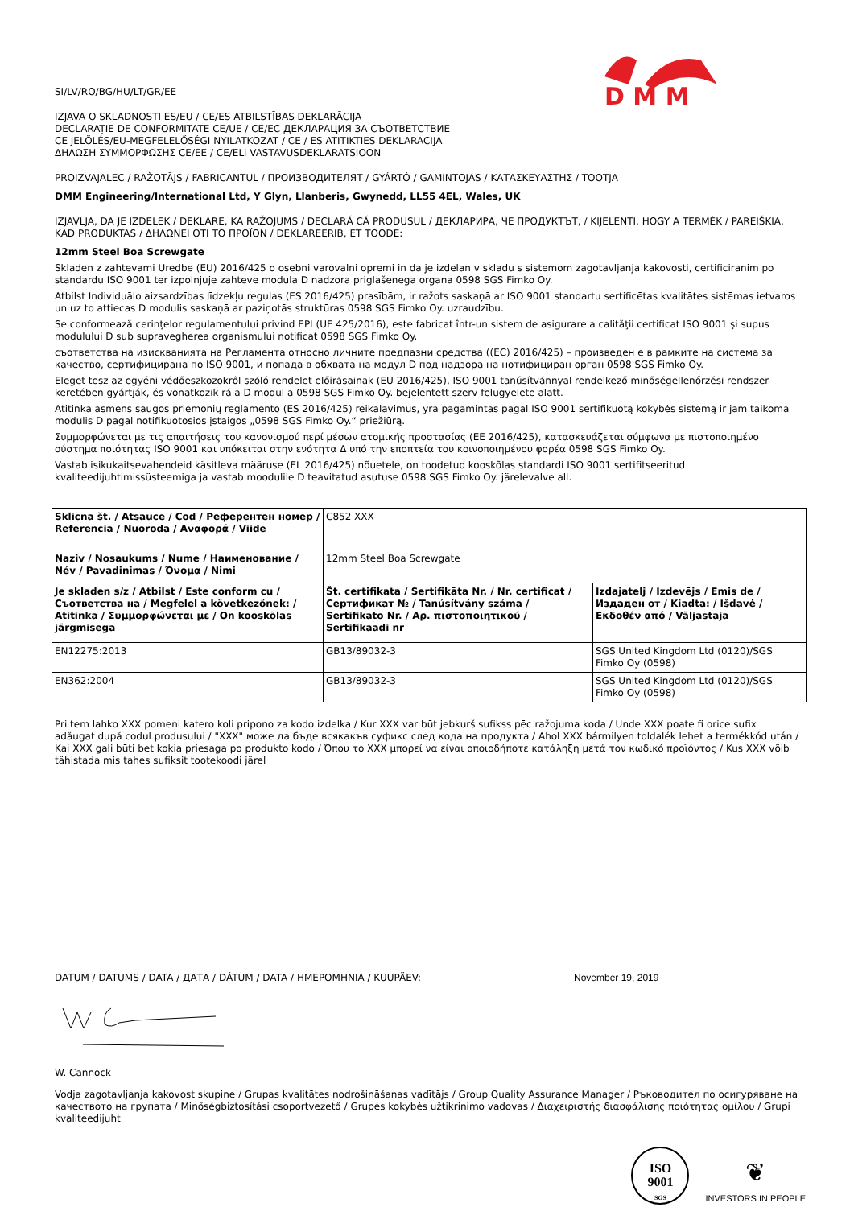D M M
SI/LV/RO/BG/HU/LT/GR/EE
IZJAVA O SKLADNOSTI ES/EU / CE/ES ATBILSTĪBAS DEKLARĀCIJA
DECLARAȚIE DE CONFORMITATE CE/UE / CE/ЕС ДЕКЛАРАЦИЯ ЗА СЪОТВЕТСТВИЕ
CE JELÖLÉS/EU-MEGFELELŐSÉGI NYILATKOZAT / CE / ES ATITIKTIES DEKLARACIJA
ΔΗΛΩΣΗ ΣΥΜΜΟΡΦΩΣΗΣ CE/EE / CE/ELi VASTAVUSDEKLARATSIOON
PROIZVAJALEC / RAŽOTĀJS / FABRICANTUL / ПРОИЗВОДИТЕЛЯТ / GYÁRTÓ / GAMINTOJAS / ΚΑΤΑΣΚΕΥΑΣΤΗΣ / TOOTJA
DMM Engineering/International Ltd, Y Glyn, Llanberis, Gwynedd, LL55 4EL, Wales, UK
IZJAVLJA, DA JE IZDELEK / DEKLARĒ, KA RAŽOJUMS / DECLARĂ CĂ PRODUSUL / ДЕКЛАРИРА, ЧЕ ПРОДУКТЪТ, / KIJELENTI, HOGY A TERMÉK / PAREIŠKIA, KAD PRODUKTAS / ΔΗΛΩΝΕΙ ΟΤΙ ΤΟ ΠΡΟΪΟΝ / DEKLAREERIB, ET TOODE:
12mm Steel Boa Screwgate
Skladen z zahtevami Uredbe (EU) 2016/425 o osebni varovalni opremi in da je izdelan v skladu s sistemom zagotavljanja kakovosti, certificiranim po standardu ISO 9001 ter izpolnjuje zahteve modula D nadzora priglašenega organa 0598 SGS Fimko Oy.
Atbilst Individuālo aizsardzības līdzekļu regulas (ES 2016/425) prasībām, ir ražots saskaņā ar ISO 9001 standartu sertificētas kvalitātes sistēmas ietvaros un uz to attiecas D modulis saskaņā ar paziņotās struktūras 0598 SGS Fimko Oy. uzraudzību.
Se conformează cerinţelor regulamentului privind EPI (UE 425/2016), este fabricat într-un sistem de asigurare a calităţii certificat ISO 9001 şi supus modulului D sub supravegherea organismului notificat 0598 SGS Fimko Oy.
съответства на изискванията на Регламента относно личните предпазни средства ((EC) 2016/425) – произведен е в рамките на система за качество, сертифицирана по ISO 9001, и попада в обхвата на модул D под надзора на нотифициран орган 0598 SGS Fimko Oy.
Eleget tesz az egyéni védőeszközökről szóló rendelet előírásainak (EU 2016/425), ISO 9001 tanúsítvánnyal rendelkező minőségellenőrzési rendszer keretében gyártják, és vonatkozik rá a D modul a 0598 SGS Fimko Oy. bejelentett szerv felügyelete alatt.
Atitinka asmens saugos priemonių reglamento (ES 2016/425) reikalavimus, yra pagamintas pagal ISO 9001 sertifikuotą kokybės sistemą ir jam taikoma modulis D pagal notifikuotosios įstaigos „0598 SGS Fimko Oy.“ priežiūrą.
Συμμορφώνεται με τις απαιτήσεις του κανονισμού περί μέσων ατομικής προστασίας (ΕΕ 2016/425), κατασκευάζεται σύμφωνα με πιστοποιημένο σύστημα ποιότητας ISO 9001 και υπόκειται στην ενότητα Δ υπό την εποπτεία του κοινοποιημένου φορέα 0598 SGS Fimko Oy.
Vastab isikukaitsevahendeid käsitleva määruse (EL 2016/425) nõuetele, on toodetud kooskõlas standardi ISO 9001 sertifitseeritud kvaliteedijuhtimissüsteemiga ja vastab moodulile D teavitatud asutuse 0598 SGS Fimko Oy. järelevalve all.
| Sklicna št. / Atsauce / Cod / Референтен номер / Referencia / Nuoroda / Αναφορά / Viide | C852 XXX | |
| Naziv / Nosaukums / Nume / Наименование / Név / Pavadinimas / Όνομα / Nimi | 12mm Steel Boa Screwgate | |
| Je skladen s/z / Atbilst / Este conform cu / Съответства на / Megfelel a következőnek: / Atitinka / Συμμορφώνεται με / On kooskõlas järgmisega | Št. certifikata / Sertifikāta Nr. / Nr. certificat / Сертификат № / Tanúsítvány száma / Sertifikato Nr. / Αρ. πιστοποιητικού / Sertifikaadi nr | Izdajatelj / Izdevējs / Emis de / Издаден от / Kiadta: / Išdavė / Εκδοθέν από / Väljastaja |
| EN12275:2013 | GB13/89032-3 | SGS United Kingdom Ltd (0120)/SGS Fimko Oy (0598) |
| EN362:2004 | GB13/89032-3 | SGS United Kingdom Ltd (0120)/SGS Fimko Oy (0598) |
Pri tem lahko XXX pomeni katero koli pripono za kodo izdelka / Kur XXX var būt jebkurš sufikss pēc ražojuma koda / Unde XXX poate fi orice sufix adăugat după codul produsului / "XXX" може да бъде всякакъв суфикс след кода на продукта / Ahol XXX bármilyen toldalék lehet a termékkód után / Kai XXX gali būti bet kokia priesaga po produkto kodo / Όπου το XXX μπορεί να είναι οποιοδήποτε κατάληξη μετά τον κωδικό προϊόντος / Kus XXX võib tähistada mis tahes sufiksit tootekoodi järel
DATUM / DATUMS / DATA / ДАТА / DÁTUM / DATA / ΗΜΕΡΟΜΗΝΙΑ / KUUPÄEV: November 19, 2019
W. Cannock
Vodja zagotavljanja kakovost skupine / Grupas kvalitātes nodrošināšanas vadītājs / Group Quality Assurance Manager / Ръководител по осигуряване на качеството на групата / Minőségbiztosítási csoportvezető / Grupės kokybės užtikrinimo vadovas / Διαχειριστής διασφάλισης ποιότητας ομίλου / Grupi kvaliteedijuht
ISO
9001
SGS
❦
INVESTORS IN PEOPLE